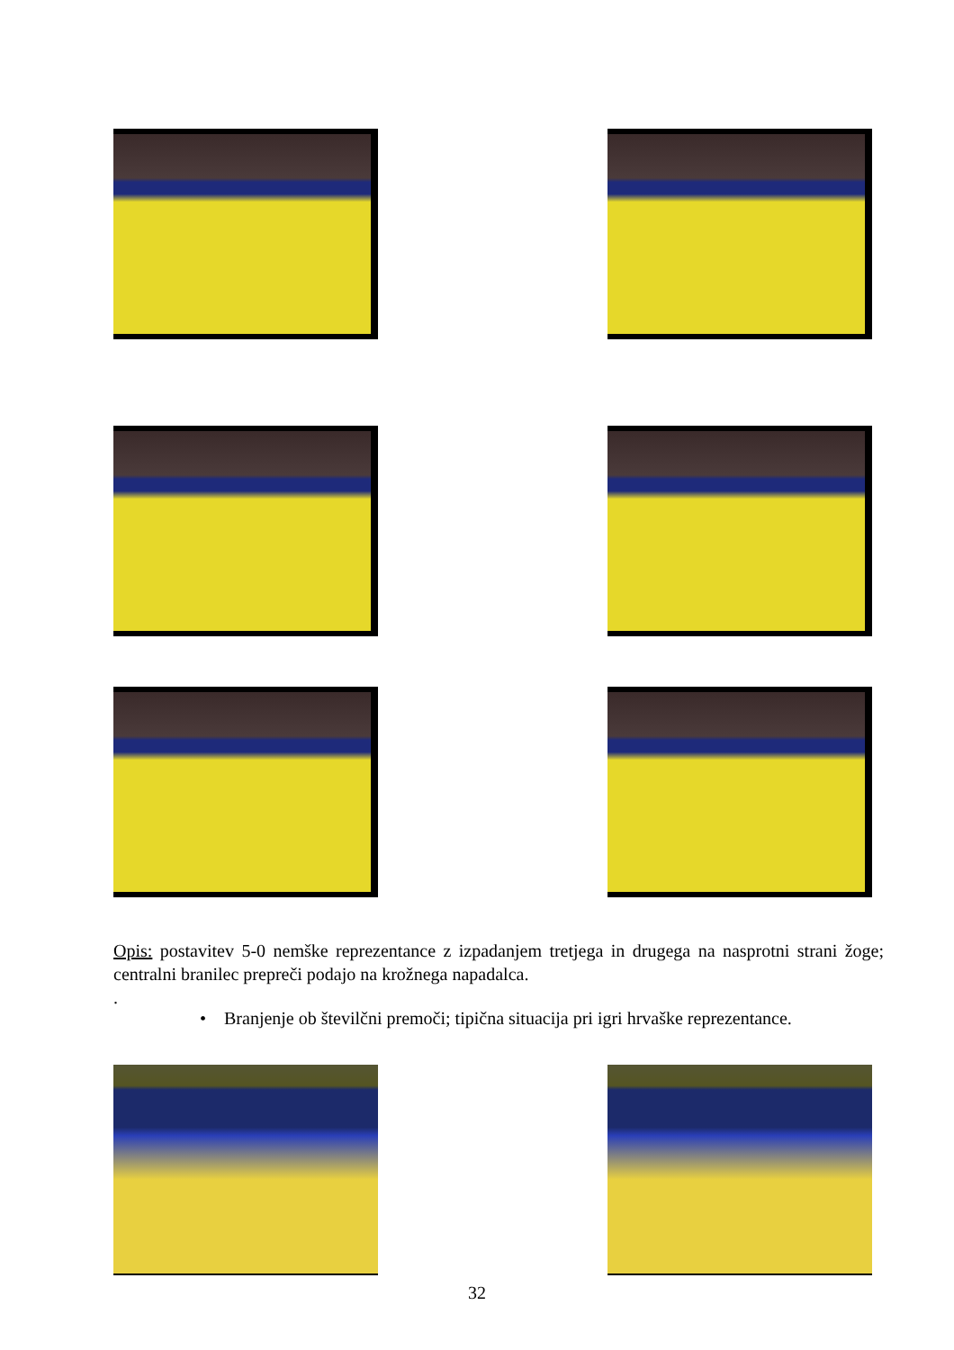Opis: postavitev 5-0 nemške reprezentance z izpadanjem tretjega in drugega na nasprotni strani žoge; centralni branilec prepreči podajo na krožnega napadalca.
.
• Branjenje ob številčni premoči; tipična situacija pri igri hrvaške reprezentance.
32